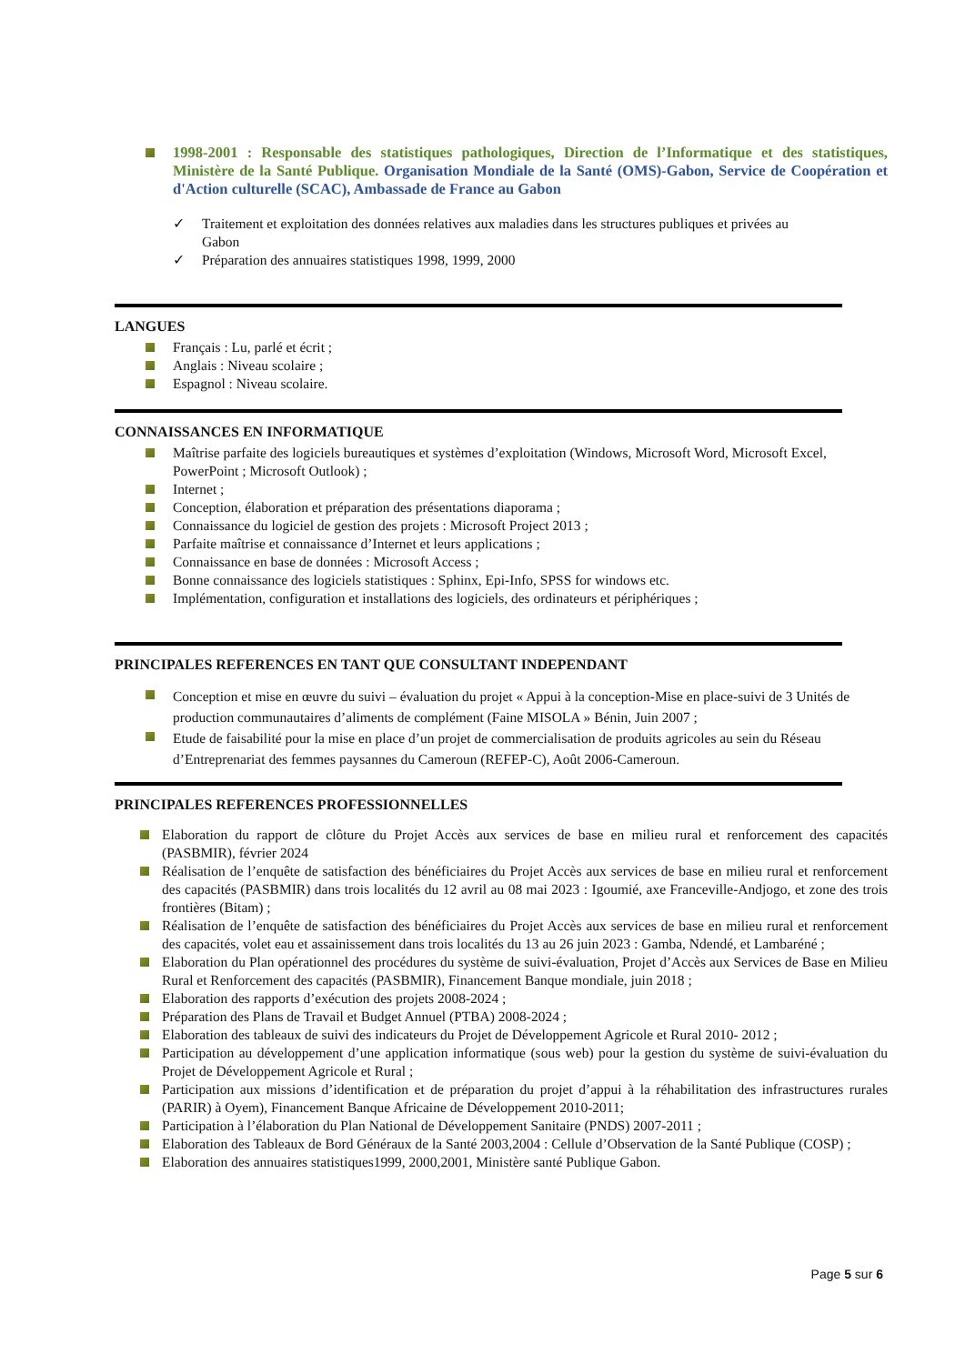1998-2001 : Responsable des statistiques pathologiques, Direction de l’Informatique et des statistiques, Ministère de la Santé Publique. Organisation Mondiale de la Santé (OMS)-Gabon, Service de Coopération et d'Action culturelle (SCAC), Ambassade de France au Gabon
✓ Traitement et exploitation des données relatives aux maladies dans les structures publiques et privées au Gabon
✓ Préparation des annuaires statistiques 1998, 1999, 2000
LANGUES
Français : Lu, parlé et écrit ;
Anglais : Niveau scolaire ;
Espagnol : Niveau scolaire.
CONNAISSANCES EN INFORMATIQUE
Maîtrise parfaite des logiciels bureautiques et systèmes d’exploitation (Windows, Microsoft Word, Microsoft Excel, PowerPoint ; Microsoft Outlook) ;
Internet ;
Conception, élaboration et préparation des présentations diaporama ;
Connaissance du logiciel de gestion des projets : Microsoft Project 2013 ;
Parfaite maîtrise et connaissance d’Internet et leurs applications ;
Connaissance en base de données : Microsoft Access ;
Bonne connaissance des logiciels statistiques : Sphinx, Epi-Info, SPSS for windows etc.
Implémentation, configuration et installations des logiciels, des ordinateurs et périphériques ;
PRINCIPALES REFERENCES EN TANT QUE CONSULTANT INDEPENDANT
Conception et mise en œuvre du suivi – évaluation du projet « Appui à la conception-Mise en place-suivi de 3 Unités de production communautaires d’aliments de complément (Faine MISOLA » Bénin, Juin 2007 ;
Etude de faisabilité pour la mise en place d’un projet de commercialisation de produits agricoles au sein du Réseau d’Entreprenariat des femmes paysannes du Cameroun (REFEP-C), Août 2006-Cameroun.
PRINCIPALES REFERENCES PROFESSIONNELLES
Elaboration du rapport de clôture du Projet Accès aux services de base en milieu rural et renforcement des capacités (PASBMIR), février 2024
Réalisation de l’enquête de satisfaction des bénéficiaires du Projet Accès aux services de base en milieu rural et renforcement des capacités (PASBMIR) dans trois localités du 12 avril au 08 mai 2023 : Igoumié, axe Franceville-Andjogo, et zone des trois frontières (Bitam) ;
Réalisation de l’enquête de satisfaction des bénéficiaires du Projet Accès aux services de base en milieu rural et renforcement des capacités, volet eau et assainissement dans trois localités du 13 au 26 juin 2023 : Gamba, Ndendé, et Lambaréné ;
Elaboration du Plan opérationnel des procédures du système de suivi-évaluation, Projet d’Accès aux Services de Base en Milieu Rural et Renforcement des capacités (PASBMIR), Financement Banque mondiale, juin 2018 ;
Elaboration des rapports d’exécution des projets 2008-2024 ;
Préparation des Plans de Travail et Budget Annuel (PTBA) 2008-2024 ;
Elaboration des tableaux de suivi des indicateurs du Projet de Développement Agricole et Rural 2010- 2012 ;
Participation au développement d’une application informatique (sous web) pour la gestion du système de suivi-évaluation du Projet de Développement Agricole et Rural ;
Participation aux missions d’identification et de préparation du projet d’appui à la réhabilitation des infrastructures rurales (PARIR) à Oyem), Financement Banque Africaine de Développement 2010-2011;
Participation à l’élaboration du Plan National de Développement Sanitaire (PNDS) 2007-2011 ;
Elaboration des Tableaux de Bord Généraux de la Santé 2003,2004 : Cellule d’Observation de la Santé Publique (COSP) ;
Elaboration des annuaires statistiques1999, 2000,2001, Ministère santé Publique Gabon.
Page 5 sur 6